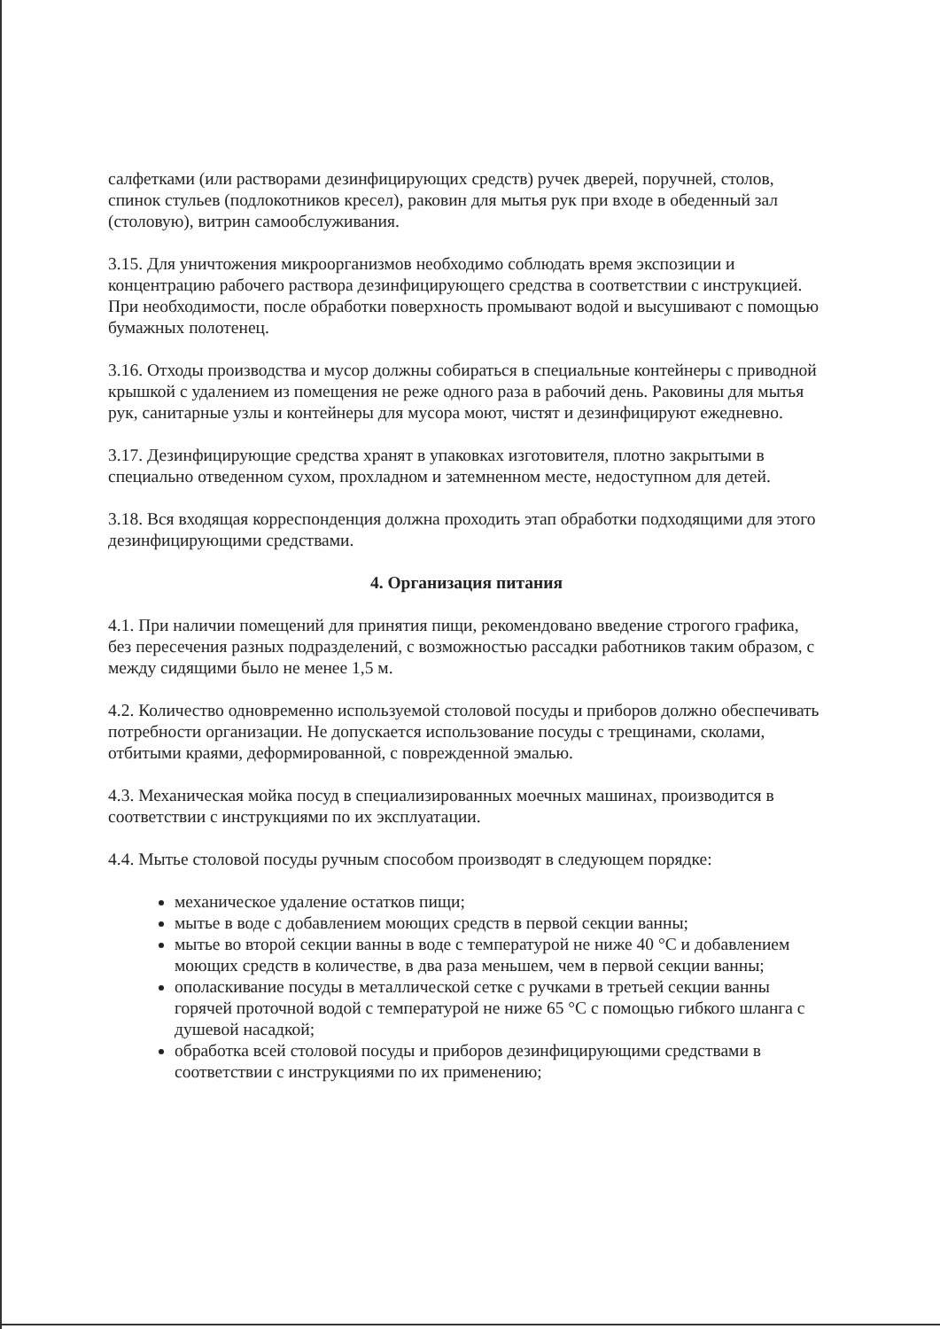салфетками (или растворами дезинфицирующих средств) ручек дверей, поручней, столов, спинок стульев (подлокотников кресел), раковин для мытья рук при входе в обеденный зал (столовую), витрин самообслуживания.
3.15. Для уничтожения микроорганизмов необходимо соблюдать время экспозиции и концентрацию рабочего раствора дезинфицирующего средства в соответствии с инструкцией. При необходимости, после обработки поверхность промывают водой и высушивают с помощью бумажных полотенец.
3.16. Отходы производства и мусор должны собираться в специальные контейнеры с приводной крышкой с удалением из помещения не реже одного раза в рабочий день. Раковины для мытья рук, санитарные узлы и контейнеры для мусора моют, чистят и дезинфицируют ежедневно.
3.17. Дезинфицирующие средства хранят в упаковках изготовителя, плотно закрытыми в специально отведенном сухом, прохладном и затемненном месте, недоступном для детей.
3.18. Вся входящая корреспонденция должна проходить этап обработки подходящими для этого дезинфицирующими средствами.
4. Организация питания
4.1. При наличии помещений для принятия пищи, рекомендовано введение строгого графика, без пересечения разных подразделений, с возможностью рассадки работников таким образом, с между сидящими было не менее 1,5 м.
4.2. Количество одновременно используемой столовой посуды и приборов должно обеспечивать потребности организации. Не допускается использование посуды с трещинами, сколами, отбитыми краями, деформированной, с поврежденной эмалью.
4.3. Механическая мойка посуд в специализированных моечных машинах, производится в соответствии с инструкциями по их эксплуатации.
4.4. Мытье столовой посуды ручным способом производят в следующем порядке:
механическое удаление остатков пищи;
мытье в воде с добавлением моющих средств в первой секции ванны;
мытье во второй секции ванны в воде с температурой не ниже 40 °С и добавлением моющих средств в количестве, в два раза меньшем, чем в первой секции ванны;
ополаскивание посуды в металлической сетке с ручками в третьей секции ванны горячей проточной водой с температурой не ниже 65 °С с помощью гибкого шланга с душевой насадкой;
обработка всей столовой посуды и приборов дезинфицирующими средствами в соответствии с инструкциями по их применению;